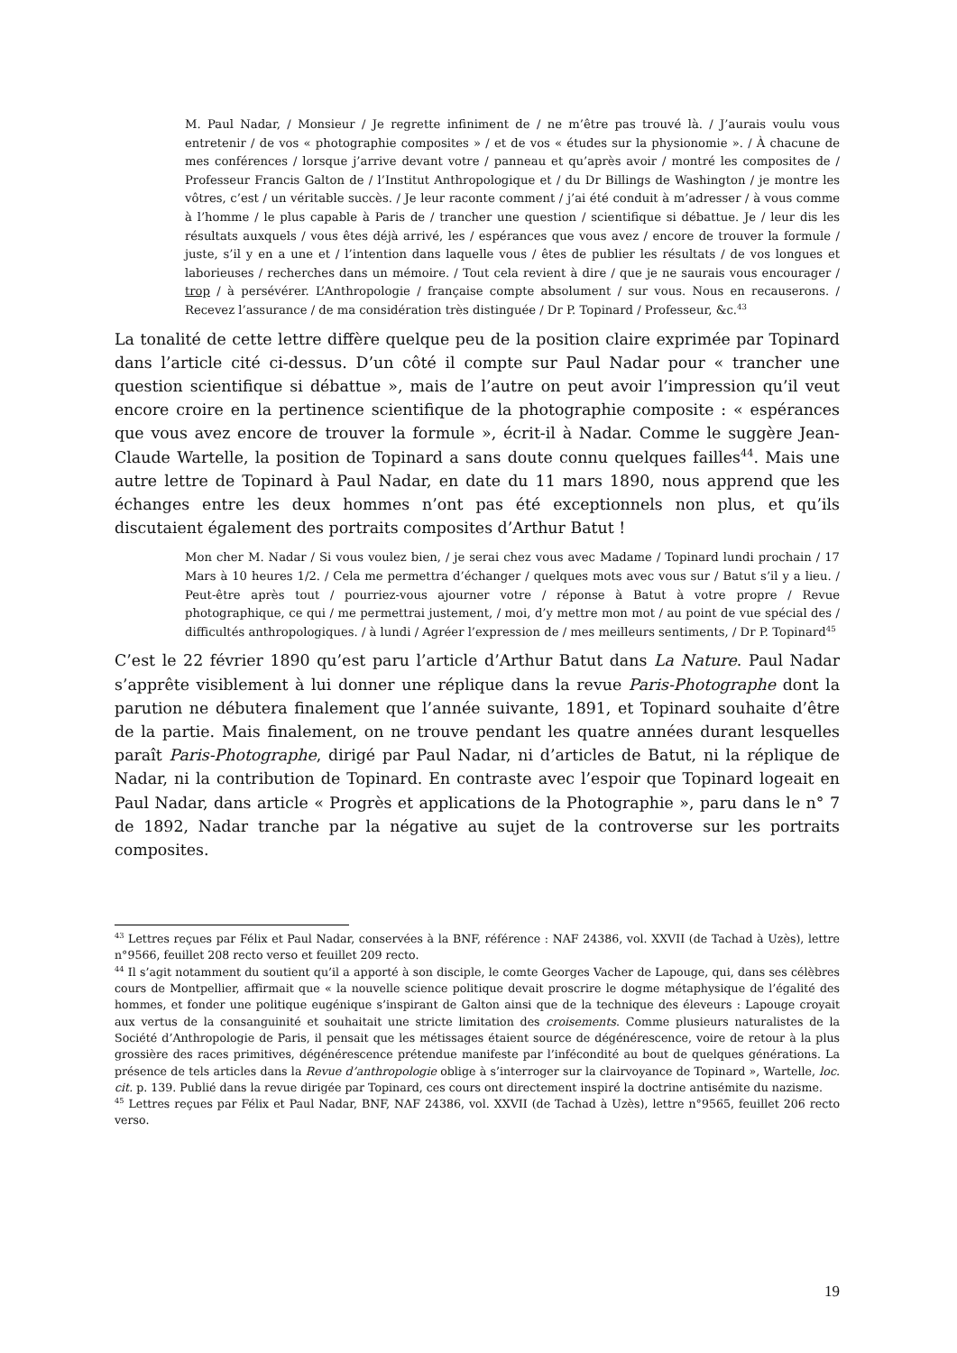M. Paul Nadar, / Monsieur / Je regrette infiniment de / ne m’être pas trouvé là. / J’aurais voulu vous entretenir / de vos « photographie composites » / et de vos « études sur la physionomie ». / À chacune de mes conférences / lorsque j’arrive devant votre / panneau et qu’après avoir / montré les composites de / Professeur Francis Galton de / l’Institut Anthropologique et / du Dr Billings de Washington / je montre les vôtres, c’est / un véritable succès. / Je leur raconte comment / j’ai été conduit à m’adresser / à vous comme à l’homme / le plus capable à Paris de / trancher une question / scientifique si débattue. Je / leur dis les résultats auxquels / vous êtes déjà arrivé, les / espérances que vous avez / encore de trouver la formule / juste, s’il y en a une et / l’intention dans laquelle vous / êtes de publier les résultats / de vos longues et laborieuses / recherches dans un mémoire. / Tout cela revient à dire / que je ne saurais vous encourager / trop / à persévérer. L’Anthropologie / française compte absolument / sur vous. Nous en recauserons. / Recevez l’assurance / de ma considération très distinguée / Dr P. Topinard / Professeur, &c.<sup>43</sup>
La tonalité de cette lettre diffère quelque peu de la position claire exprimée par Topinard dans l’article cité ci-dessus. D’un côté il compte sur Paul Nadar pour « trancher une question scientifique si débattue », mais de l’autre on peut avoir l’impression qu’il veut encore croire en la pertinence scientifique de la photographie composite : « espérances que vous avez encore de trouver la formule », écrit-il à Nadar. Comme le suggère Jean-Claude Wartelle, la position de Topinard a sans doute connu quelques failles<sup>44</sup>. Mais une autre lettre de Topinard à Paul Nadar, en date du 11 mars 1890, nous apprend que les échanges entre les deux hommes n’ont pas été exceptionnels non plus, et qu’ils discutaient également des portraits composites d’Arthur Batut !
Mon cher M. Nadar / Si vous voulez bien, / je serai chez vous avec Madame / Topinard lundi prochain / 17 Mars à 10 heures 1/2. / Cela me permettra d’échanger / quelques mots avec vous sur / Batut s’il y a lieu. / Peut-être après tout / pourriez-vous ajourner votre / réponse à Batut à votre propre / Revue photographique, ce qui / me permettrai justement, / moi, d’y mettre mon mot / au point de vue spécial des / difficultés anthropologiques. / à lundi / Agréer l’expression de / mes meilleurs sentiments, / Dr P. Topinard<sup>45</sup>
C’est le 22 février 1890 qu’est paru l’article d’Arthur Batut dans La Nature. Paul Nadar s’apprête visiblement à lui donner une réplique dans la revue Paris-Photographe dont la parution ne débutera finalement que l’année suivante, 1891, et Topinard souhaite d’être de la partie. Mais finalement, on ne trouve pendant les quatre années durant lesquelles paraît Paris-Photographe, dirigé par Paul Nadar, ni d’articles de Batut, ni la réplique de Nadar, ni la contribution de Topinard. En contraste avec l’espoir que Topinard logeait en Paul Nadar, dans article « Progrès et applications de la Photographie », paru dans le n° 7 de 1892, Nadar tranche par la négative au sujet de la controverse sur les portraits composites.
<sup>43</sup> Lettres reçues par Félix et Paul Nadar, conservées à la BNF, référence : NAF 24386, vol. XXVII (de Tachad à Uzès), lettre n°9566, feuillet 208 recto verso et feuillet 209 recto.
<sup>44</sup> Il s’agit notamment du soutient qu’il a apporté à son disciple, le comte Georges Vacher de Lapouge, qui, dans ses célèbres cours de Montpellier, affirmait que « la nouvelle science politique devait proscrire le dogme métaphysique de l’égalité des hommes, et fonder une politique eugénique s’inspirant de Galton ainsi que de la technique des éleveurs : Lapouge croyait aux vertus de la consanguinité et souhaitait une stricte limitation des croisements. Comme plusieurs naturalistes de la Société d’Anthropologie de Paris, il pensait que les métissages étaient source de dégénérescence, voire de retour à la plus grossière des races primitives, dégénérescence prétendue manifeste par l’infécondité au bout de quelques générations. La présence de tels articles dans la Revue d’anthropologie oblige à s’interroger sur la clairvoyance de Topinard », Wartelle, loc. cit. p. 139. Publié dans la revue dirigée par Topinard, ces cours ont directement inspiré la doctrine antisémite du nazisme.
<sup>45</sup> Lettres reçues par Félix et Paul Nadar, BNF, NAF 24386, vol. XXVII (de Tachad à Uzès), lettre n°9565, feuillet 206 recto verso.
19